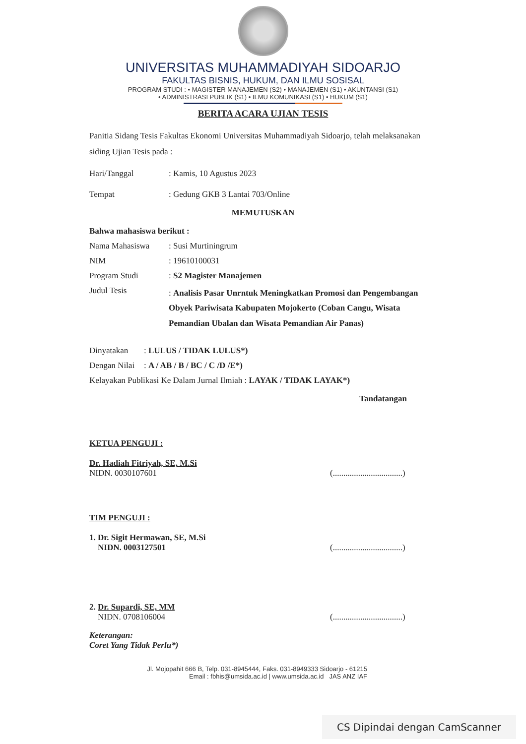UNIVERSITAS MUHAMMADIYAH SIDOARJO
FAKULTAS BISNIS, HUKUM, DAN ILMU SOSISAL
PROGRAM STUDI : • MAGISTER MANAJEMEN (S2) • MANAJEMEN (S1) • AKUNTANSI (S1)
• ADMINISTRASI PUBLIK (S1) • ILMU KOMUNIKASI (S1) • HUKUM (S1)
BERITA ACARA UJIAN TESIS
Panitia Sidang Tesis Fakultas Ekonomi Universitas Muhammadiyah Sidoarjo, telah melaksanakan siding Ujian Tesis pada :
Hari/Tanggal: Kamis, 10 Agustus 2023
Tempat: Gedung GKB 3 Lantai 703/Online
MEMUTUSKAN
Bahwa mahasiswa berikut :
Nama Mahasiswa: Susi Murtiningrum
NIM: 19610100031
Program Studi: S2 Magister Manajemen
Judul Tesis: Analisis Pasar Unrntuk Meningkatkan Promosi dan Pengembangan Obyek Pariwisata Kabupaten Mojokerto (Coban Cangu, Wisata Pemandian Ubalan dan Wisata Pemandian Air Panas)
Dinyatakan: LULUS / TIDAK LULUS*)
Dengan Nilai: A / AB / B / BC / C /D /E*)
Kelayakan Publikasi Ke Dalam Jurnal Ilmiah : LAYAK / TIDAK LAYAK*)
Tandatangan
KETUA PENGUJI :
Dr. Hadiah Fitriyah, SE, M.Si
NIDN. 0030107601
(.................................)
TIM PENGUJI :
1. Dr. Sigit Hermawan, SE, M.Si
NIDN. 0003127501
(.................................)
2. Dr. Supardi, SE, MM
NIDN. 0708106004
(.................................)
Keterangan:
Coret Yang Tidak Perlu*)
Jl. Mojopahit 666 B, Telp. 031-8945444, Faks. 031-8949333 Sidoarjo - 61215
Email : fbhis@umsida.ac.id | www.umsida.ac.id JAS ANZ IAF
CS Dipindai dengan CamScanner